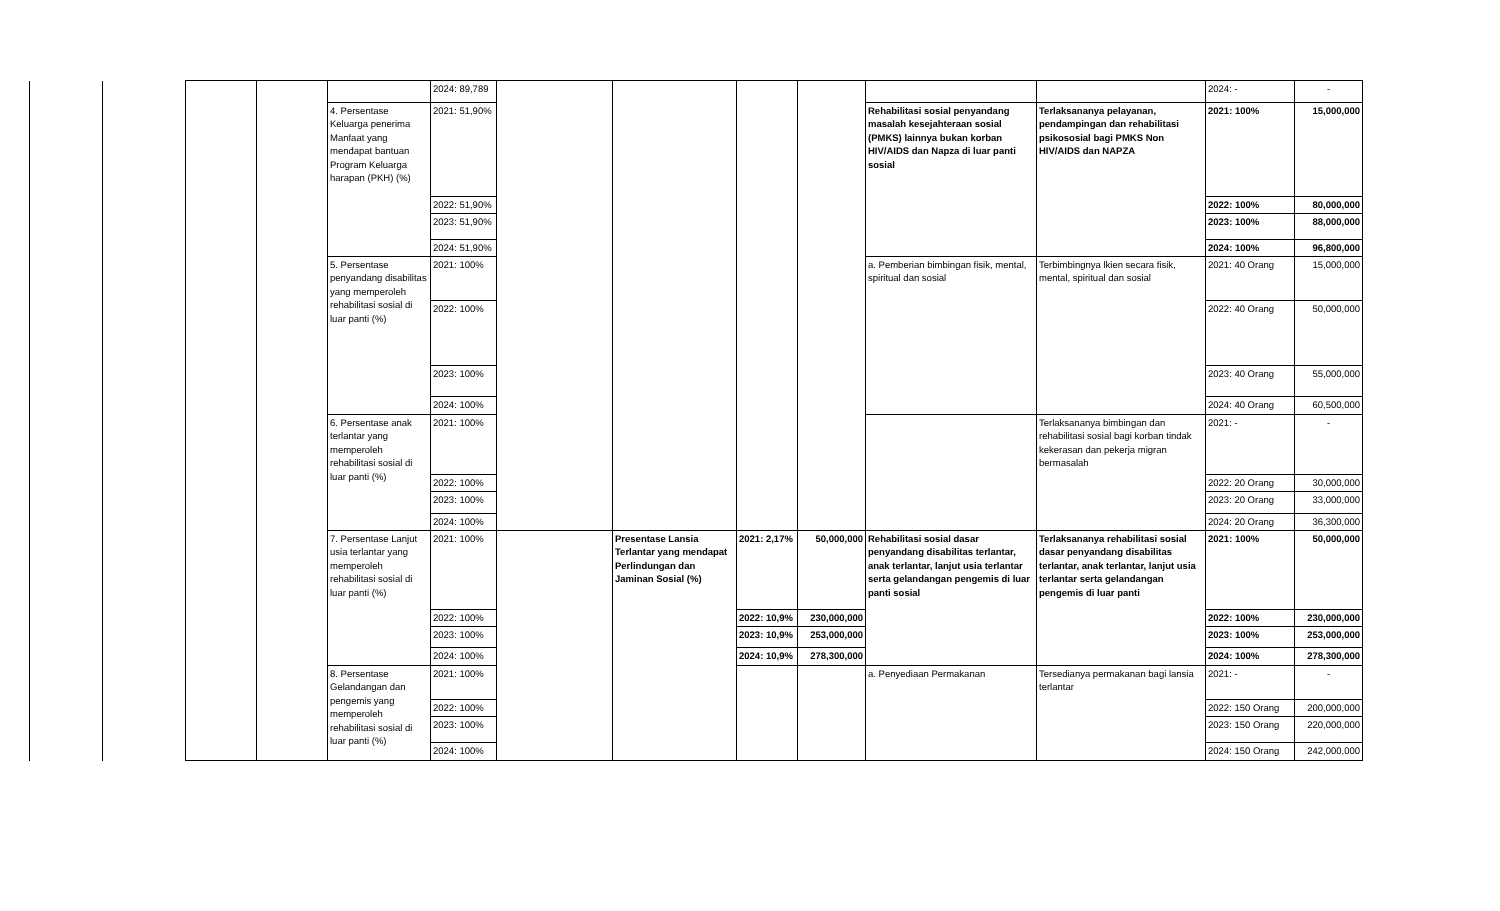| | | | | | 2024: 89,789 | | | | | | | 2024: - | - |
| | | | | 4. Persentase Keluarga penerima Manfaat yang mendapat bantuan Program Keluarga harapan (PKH) (%) | 2021: 51,90% | | | | | Rehabilitasi sosial penyandang masalah kesejahteraan sosial (PMKS) lainnya bukan korban HIV/AIDS dan Napza di luar panti sosial | Terlaksananya pelayanan, pendampingan dan rehabilitasi psikososial bagi PMKS Non HIV/AIDS dan NAPZA | 2021: 100% | 15,000,000 |
| | | | | | 2022: 51,90% | | | | | | | 2022: 100% | 80,000,000 |
| | | | | | 2023: 51,90% | | | | | | | 2023: 100% | 88,000,000 |
| | | | | | 2024: 51,90% | | | | | | | 2024: 100% | 96,800,000 |
| | | | | 5. Persentase penyandang disabilitas yang memperoleh rehabilitasi sosial di luar panti (%) | 2021: 100% | | | | | a. Pemberian bimbingan fisik, mental, spiritual dan sosial | Terbimbingnya lkien secara fisik, mental, spiritual dan sosial | 2021: 40 Orang | 15,000,000 |
| | | | | | 2022: 100% | | | | | | | 2022: 40 Orang | 50,000,000 |
| | | | | | 2023: 100% | | | | | | | 2023: 40 Orang | 55,000,000 |
| | | | | | 2024: 100% | | | | | | | 2024: 40 Orang | 60,500,000 |
| | | | | 6. Persentase anak terlantar yang memperoleh rehabilitasi sosial di luar panti (%) | 2021: 100% | | | | | | Terlaksananya bimbingan dan rehabilitasi sosial bagi korban tindak kekerasan dan pekerja migran bermasalah | 2021: - | - |
| | | | | | 2022: 100% | | | | | | | 2022: 20 Orang | 30,000,000 |
| | | | | | 2023: 100% | | | | | | | 2023: 20 Orang | 33,000,000 |
| | | | | | 2024: 100% | | | | | | | 2024: 20 Orang | 36,300,000 |
| | | | | 7. Persentase Lanjut usia terlantar yang memperoleh rehabilitasi sosial di luar panti (%) | 2021: 100% | | Presentase Lansia Terlantar yang mendapat Perlindungan dan Jaminan Sosial (%) | 2021: 2,17% | 50,000,000 | Rehabilitasi sosial dasar penyandang disabilitas terlantar, anak terlantar, lanjut usia terlantar serta gelandangan pengemis di luar panti sosial | Terlaksananya rehabilitasi sosial dasar penyandang disabilitas terlantar, anak terlantar, lanjut usia terlantar serta gelandangan pengemis di luar panti | 2021: 100% | 50,000,000 |
| | | | | | 2022: 100% | | | 2022: 10,9% | 230,000,000 | | | 2022: 100% | 230,000,000 |
| | | | | | 2023: 100% | | | 2023: 10,9% | 253,000,000 | | | 2023: 100% | 253,000,000 |
| | | | | | 2024: 100% | | | 2024: 10,9% | 278,300,000 | | | 2024: 100% | 278,300,000 |
| | | | | 8. Persentase Gelandangan dan pengemis yang memperoleh rehabilitasi sosial di luar panti (%) | 2021: 100% | | | | | a. Penyediaan Permakanan | Tersedianya permakanan bagi lansia terlantar | 2021: - | - |
| | | | | | 2022: 100% | | | | | | | 2022: 150 Orang | 200,000,000 |
| | | | | | 2023: 100% | | | | | | | 2023: 150 Orang | 220,000,000 |
| | | | | | 2024: 100% | | | | | | | 2024: 150 Orang | 242,000,000 |